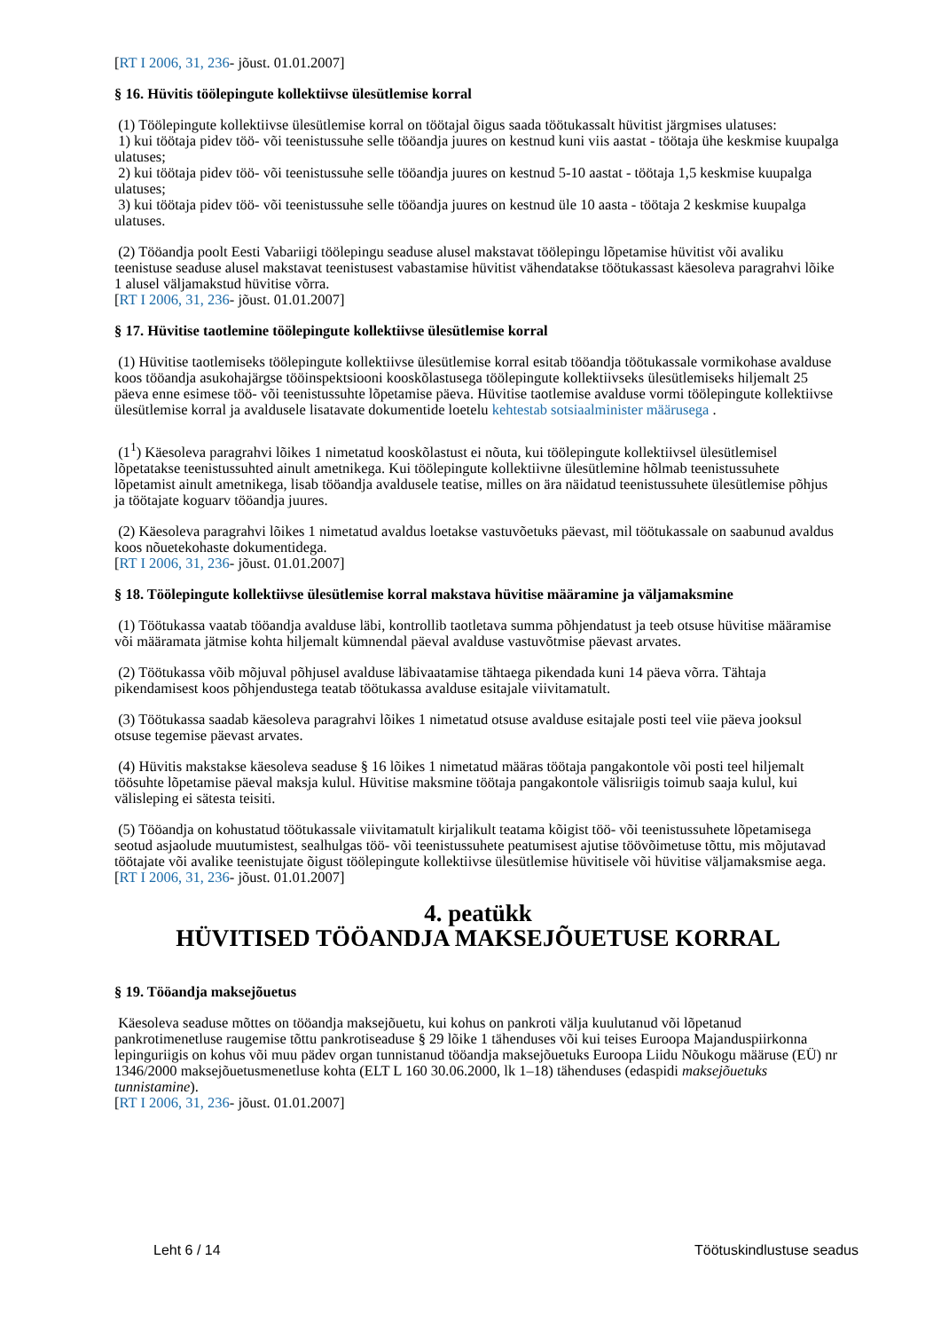[RT I 2006, 31, 236- jõust. 01.01.2007]
§ 16. Hüvitis töölepingute kollektiivse ülesütlemise korral
(1) Töölepingute kollektiivse ülesütlemise korral on töötajal õigus saada töötukassalt hüvitist järgmises ulatuses:
1) kui töötaja pidev töö- või teenistussuhe selle tööandja juures on kestnud kuni viis aastat - töötaja ühe keskmise kuupalga ulatuses;
2) kui töötaja pidev töö- või teenistussuhe selle tööandja juures on kestnud 5-10 aastat - töötaja 1,5 keskmise kuupalga ulatuses;
3) kui töötaja pidev töö- või teenistussuhe selle tööandja juures on kestnud üle 10 aasta - töötaja 2 keskmise kuupalga ulatuses.
(2) Tööandja poolt Eesti Vabariigi töölepingu seaduse alusel makstavat töölepingu lõpetamise hüvitist või avaliku teenistuse seaduse alusel makstavat teenistusest vabastamise hüvitist vähendatakse töötukassast käesoleva paragrahvi lõike 1 alusel väljamakstud hüvitise võrra.
[RT I 2006, 31, 236- jõust. 01.01.2007]
§ 17. Hüvitise taotlemine töölepingute kollektiivse ülesütlemise korral
(1) Hüvitise taotlemiseks töölepingute kollektiivse ülesütlemise korral esitab tööandja töötukassale vormikohase avalduse koos tööandja asukohajärgse tööinspektsiooni kooskõlastusega töölepingute kollektiivseks ülesütlemiseks hiljemalt 25 päeva enne esimese töö- või teenistussuhte lõpetamise päeva. Hüvitise taotlemise avalduse vormi töölepingute kollektiivse ülesütlemise korral ja avaldusele lisatavate dokumentide loetelu kehtestab sotsiaalminister määrusega .
(1<sup>1</sup>) Käesoleva paragrahvi lõikes 1 nimetatud kooskõlastust ei nõuta, kui töölepingute kollektiivsel ülesütlemisel lõpetatakse teenistussuhted ainult ametnikega. Kui töölepingute kollektiivne ülesütlemine hõlmab teenistussuhete lõpetamist ainult ametnikega, lisab tööandja avaldusele teatise, milles on ära näidatud teenistussuhete ülesütlemise põhjus ja töötajate koguarv tööandja juures.
(2) Käesoleva paragrahvi lõikes 1 nimetatud avaldus loetakse vastuvõetuks päevast, mil töötukassale on saabunud avaldus koos nõuetekohaste dokumentidega.
[RT I 2006, 31, 236- jõust. 01.01.2007]
§ 18. Töölepingute kollektiivse ülesütlemise korral makstava hüvitise määramine ja väljamaksmine
(1) Töötukassa vaatab tööandja avalduse läbi, kontrollib taotletava summa põhjendatust ja teeb otsuse hüvitise määramise või määramata jätmise kohta hiljemalt kümnendal päeval avalduse vastuvõtmise päevast arvates.
(2) Töötukassa võib mõjuval põhjusel avalduse läbivaatamise tähtaega pikendada kuni 14 päeva võrra. Tähtaja pikendamisest koos põhjendustega teatab töötukassa avalduse esitajale viivitamatult.
(3) Töötukassa saadab käesoleva paragrahvi lõikes 1 nimetatud otsuse avalduse esitajale posti teel viie päeva jooksul otsuse tegemise päevast arvates.
(4) Hüvitis makstakse käesoleva seaduse § 16 lõikes 1 nimetatud määras töötaja pangakontole või posti teel hiljemalt töösuhte lõpetamise päeval maksja kulul. Hüvitise maksmine töötaja pangakontole välisriigis toimub saaja kulul, kui välisleping ei sätesta teisiti.
(5) Tööandja on kohustatud töötukassale viivitamatult kirjalikult teatama kõigist töö- või teenistussuhete lõpetamisega seotud asjaolude muutumistest, sealhulgas töö- või teenistussuhete peatumisest ajutise töövõimetuse tõttu, mis mõjutavad töötajate või avalike teenistujate õigust töölepingute kollektiivse ülesütlemise hüvitisele või hüvitise väljamaksmise aega.
[RT I 2006, 31, 236- jõust. 01.01.2007]
4. peatükk
HÜVITISED TÖÖANDJA MAKSEJÕUETUSE KORRAL
§ 19. Tööandja maksejõuetus
Käesoleva seaduse mõttes on tööandja maksejõuetu, kui kohus on pankroti välja kuulutanud või lõpetanud pankrotimenetluse raugemise tõttu pankrotiseaduse § 29 lõike 1 tähenduses või kui teises Euroopa Majanduspiirkonna lepinguriigis on kohus või muu pädev organ tunnistanud tööandja maksejõuetuks Euroopa Liidu Nõukogu määruse (EÜ) nr 1346/2000 maksejõuetusmenetluse kohta (ELT L 160 30.06.2000, lk 1–18) tähenduses (edaspidi maksejõuetuks tunnistamine).
[RT I 2006, 31, 236- jõust. 01.01.2007]
Leht 6 / 14 Töötuskindlustuse seadus